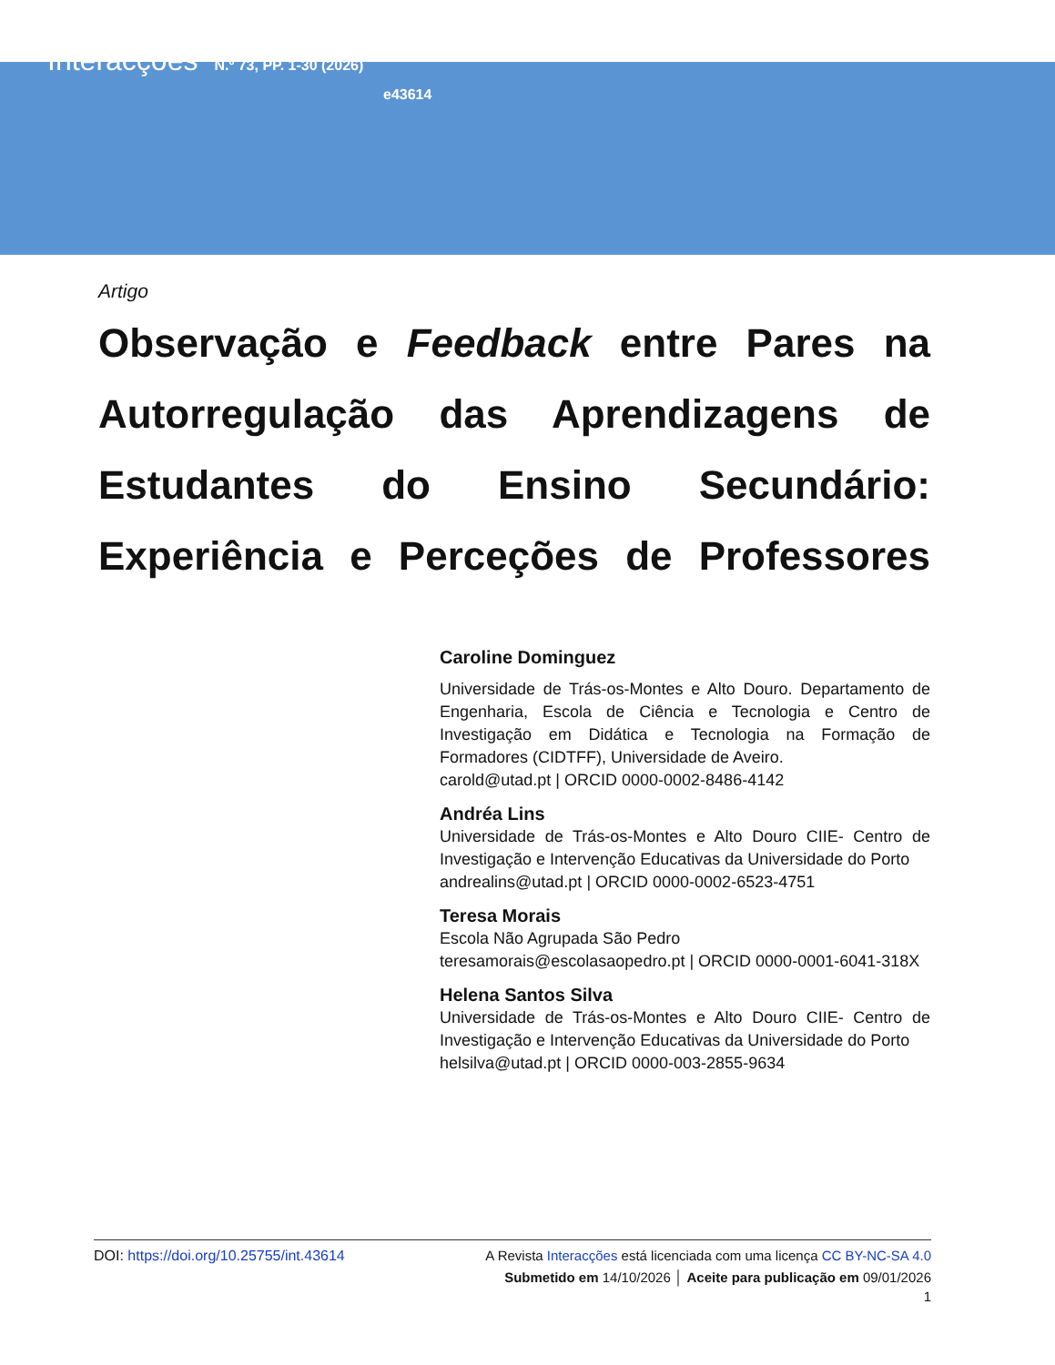Interacções N.º 73, PP. 1-30 (2026)
e43614
Artigo
Observação e Feedback entre Pares na Autorregulação das Aprendizagens de Estudantes do Ensino Secundário: Experiência e Perceções de Professores
Caroline Dominguez
Universidade de Trás-os-Montes e Alto Douro. Departamento de Engenharia, Escola de Ciência e Tecnologia e Centro de Investigação em Didática e Tecnologia na Formação de Formadores (CIDTFF), Universidade de Aveiro.
carold@utad.pt | ORCID 0000-0002-8486-4142
Andréa Lins
Universidade de Trás-os-Montes e Alto Douro CIIE- Centro de Investigação e Intervenção Educativas da Universidade do Porto
andrealins@utad.pt | ORCID 0000-0002-6523-4751
Teresa Morais
Escola Não Agrupada São Pedro
teresamorais@escolasaopedro.pt | ORCID 0000-0001-6041-318X
Helena Santos Silva
Universidade de Trás-os-Montes e Alto Douro CIIE- Centro de Investigação e Intervenção Educativas da Universidade do Porto
helsilva@utad.pt | ORCID 0000-003-2855-9634
DOI: https://doi.org/10.25755/int.43614 A Revista Interacções está licenciada com uma licença CC BY-NC-SA 4.0
Submetido em 14/10/2026 │ Aceite para publicação em 09/01/2026
1